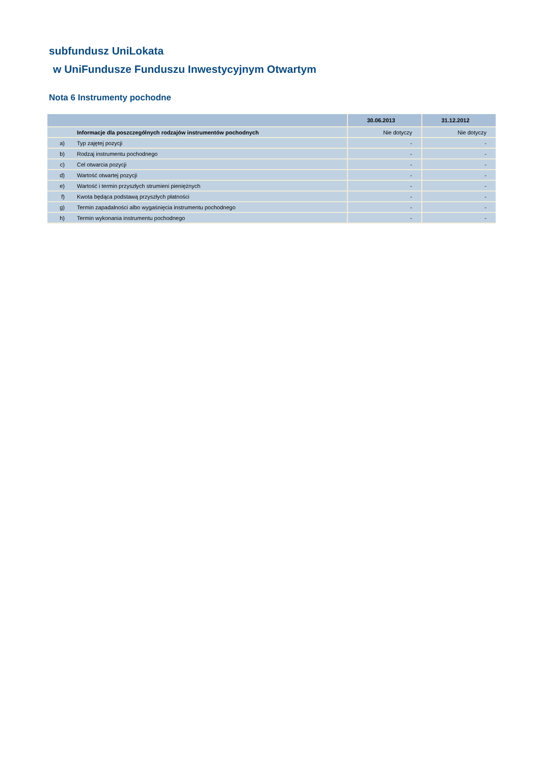subfundusz UniLokata
w UniFundusze Funduszu Inwestycyjnym Otwartym
Nota 6 Instrumenty pochodne
| | | 30.06.2013 | 31.12.2012 |
| --- | --- | --- | --- |
| | Informacje dla poszczególnych rodzajów instrumentów pochodnych | Nie dotyczy | Nie dotyczy |
| a) | Typ zajętej pozycji | - | - |
| b) | Rodzaj instrumentu pochodnego | - | - |
| c) | Cel otwarcia pozycji | - | - |
| d) | Wartość otwartej pozycji | - | - |
| e) | Wartość i termin przyszłych strumieni pieniężnych | - | - |
| f) | Kwota będąca podstawą przyszłych płatności | - | - |
| g) | Termin zapadalności albo wygaśnięcia instrumentu pochodnego | - | - |
| h) | Termin wykonania instrumentu pochodnego | - | - |